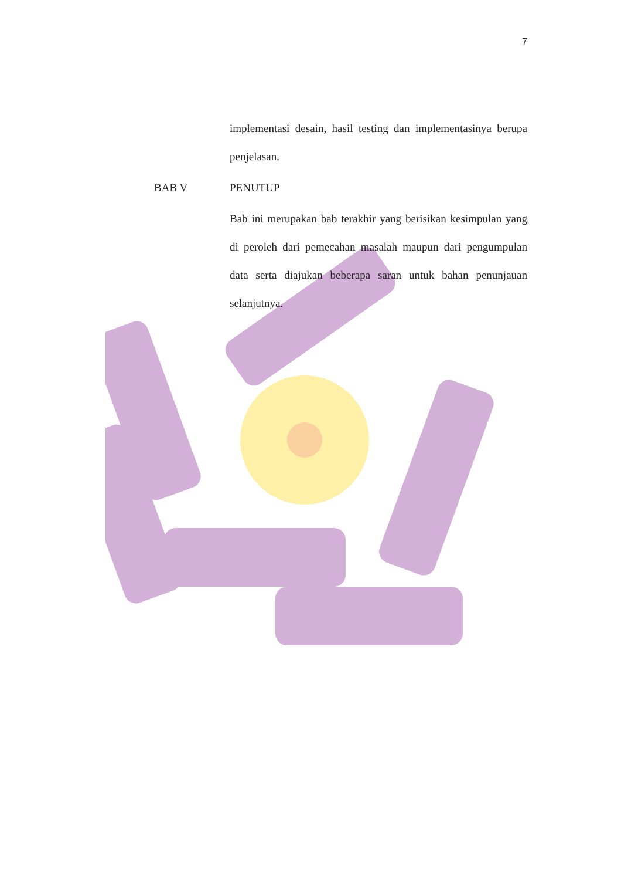7
implementasi desain, hasil testing dan implementasinya berupa penjelasan.
BAB V PENUTUP
Bab ini merupakan bab terakhir yang berisikan kesimpulan yang di peroleh dari pemecahan masalah maupun dari pengumpulan data serta diajukan beberapa saran untuk bahan penunjauan selanjutnya.